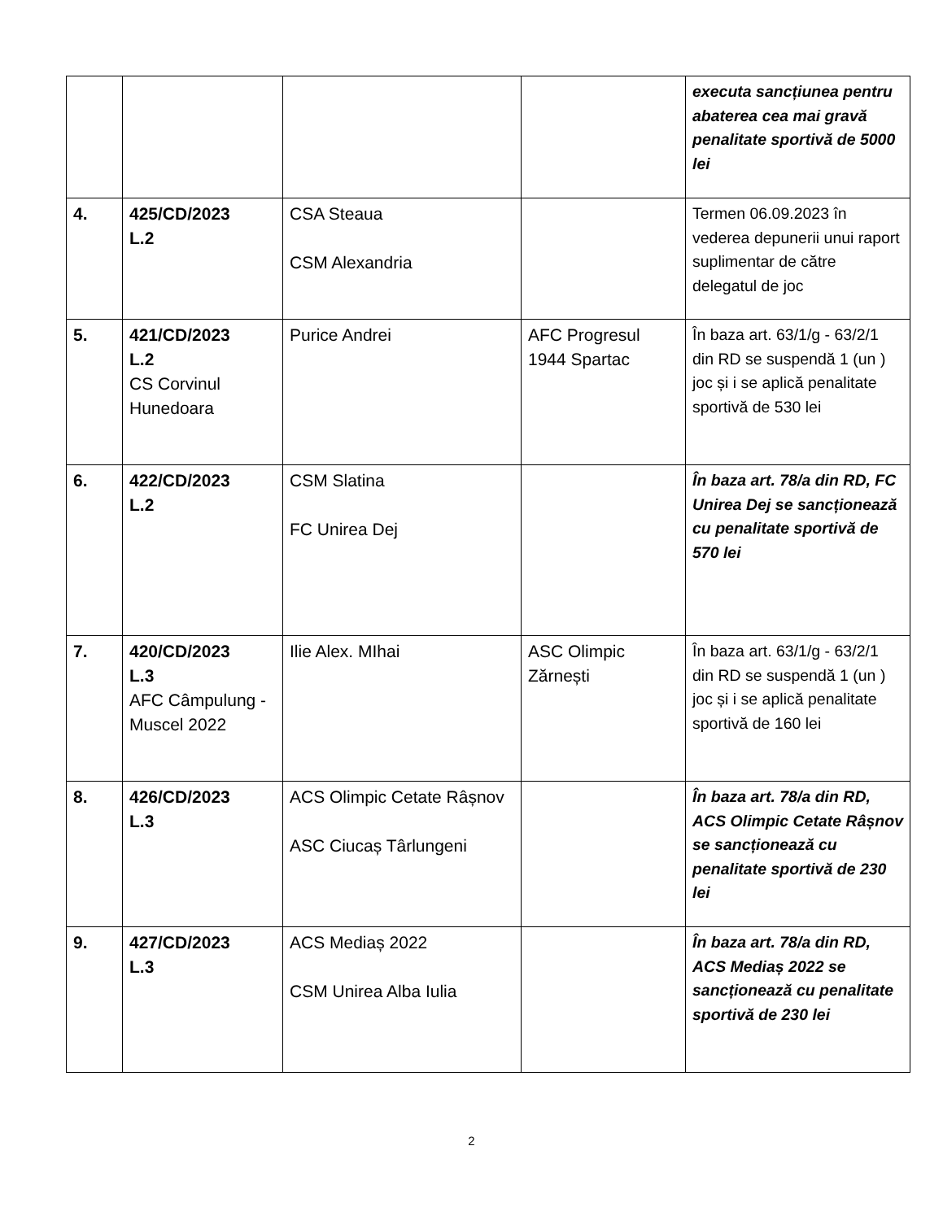| | | | | executa sancțiunea pentru abaterea cea mai gravă penalitate sportivă de 5000 lei |
| 4. | 425/CD/2023 L.2 | CSA Steaua CSM Alexandria | | Termen 06.09.2023 în vederea depunerii unui raport suplimentar de către delegatul de joc |
| 5. | 421/CD/2023 L.2 CS Corvinul Hunedoara | Purice Andrei | AFC Progresul 1944 Spartac | În baza art. 63/1/g - 63/2/1 din RD se suspendă 1 (un ) joc și i se aplică penalitate sportivă de 530 lei |
| 6. | 422/CD/2023 L.2 | CSM Slatina FC Unirea Dej | | În baza art. 78/a din RD, FC Unirea Dej se sancționează cu penalitate sportivă de 570 lei |
| 7. | 420/CD/2023 L.3 AFC Câmpulung - Muscel 2022 | Ilie Alex. MIhai | ASC Olimpic Zărnești | În baza art. 63/1/g - 63/2/1 din RD se suspendă 1 (un ) joc și i se aplică penalitate sportivă de 160 lei |
| 8. | 426/CD/2023 L.3 | ACS Olimpic Cetate Râșnov ASC Ciucaș Târlungeni | | În baza art. 78/a din RD, ACS Olimpic Cetate Râșnov se sancționează cu penalitate sportivă de 230 lei |
| 9. | 427/CD/2023 L.3 | ACS Mediaș 2022 CSM Unirea Alba Iulia | | În baza art. 78/a din RD, ACS Mediaș 2022 se sancționează cu penalitate sportivă de 230 lei |
2